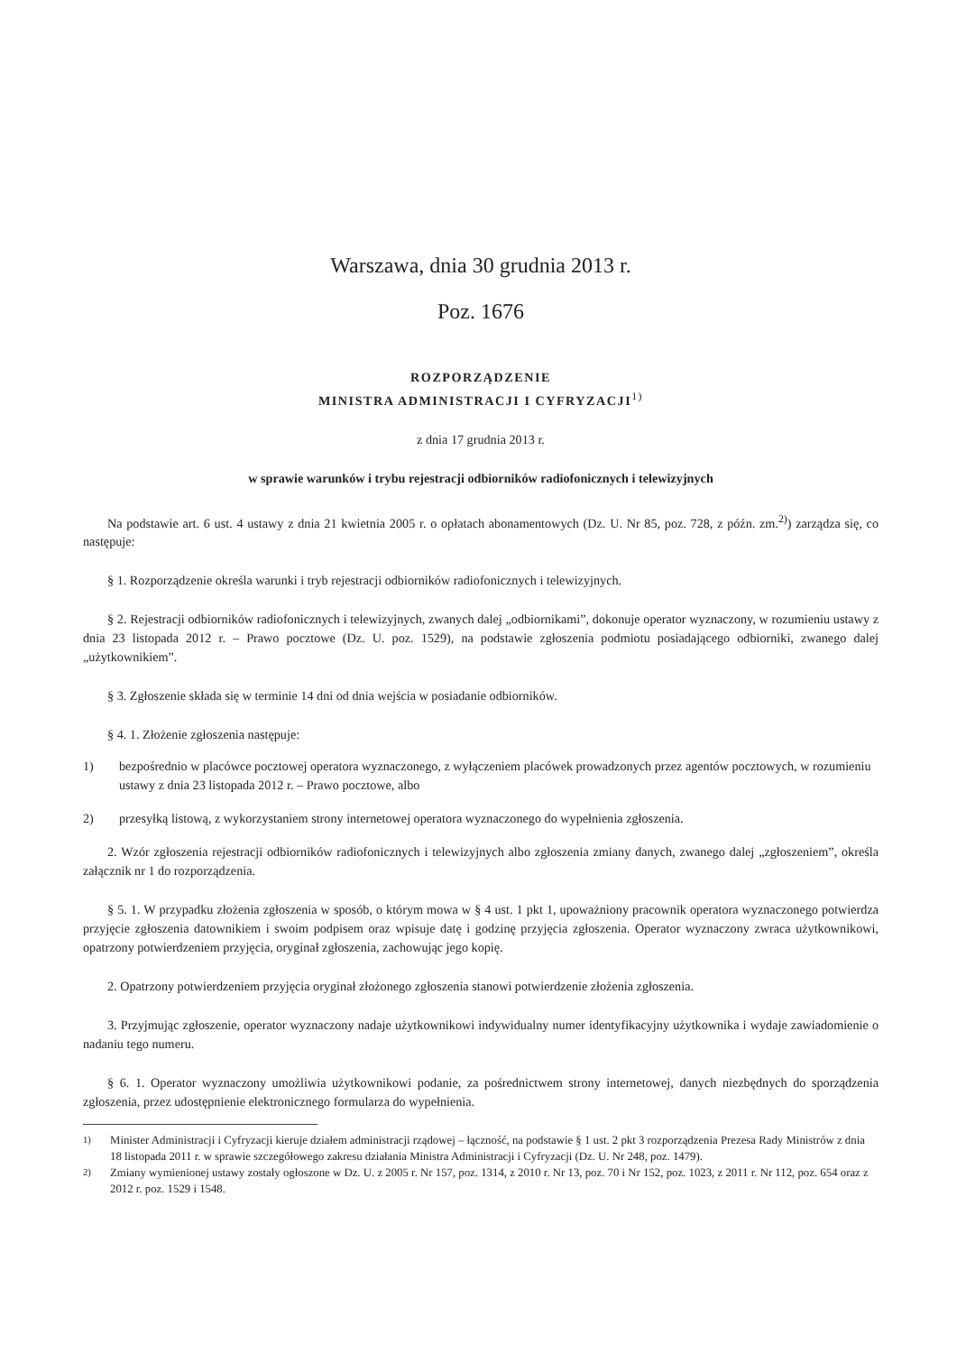Warszawa, dnia 30 grudnia 2013 r.
Poz. 1676
ROZPORZĄDZENIE
MINISTRA ADMINISTRACJI I CYFRYZACJI<sup>1)</sup>
z dnia 17 grudnia 2013 r.
w sprawie warunków i trybu rejestracji odbiorników radiofonicznych i telewizyjnych
Na podstawie art. 6 ust. 4 ustawy z dnia 21 kwietnia 2005 r. o opłatach abonamentowych (Dz. U. Nr 85, poz. 728, z późn. zm.<sup>2)</sup>) zarządza się, co następuje:
§ 1. Rozporządzenie określa warunki i tryb rejestracji odbiorników radiofonicznych i telewizyjnych.
§ 2. Rejestracji odbiorników radiofonicznych i telewizyjnych, zwanych dalej „odbiornikami”, dokonuje operator wyznaczony, w rozumieniu ustawy z dnia 23 listopada 2012 r. – Prawo pocztowe (Dz. U. poz. 1529), na podstawie zgłoszenia podmiotu posiadającego odbiorniki, zwanego dalej „użytkownikiem”.
§ 3. Zgłoszenie składa się w terminie 14 dni od dnia wejścia w posiadanie odbiorników.
§ 4. 1. Złożenie zgłoszenia następuje:
1) bezpośrednio w placówce pocztowej operatora wyznaczonego, z wyłączeniem placówek prowadzonych przez agentów pocztowych, w rozumieniu ustawy z dnia 23 listopada 2012 r. – Prawo pocztowe, albo
2) przesyłką listową, z wykorzystaniem strony internetowej operatora wyznaczonego do wypełnienia zgłoszenia.
2. Wzór zgłoszenia rejestracji odbiorników radiofonicznych i telewizyjnych albo zgłoszenia zmiany danych, zwanego dalej „zgłoszeniem”, określa załącznik nr 1 do rozporządzenia.
§ 5. 1. W przypadku złożenia zgłoszenia w sposób, o którym mowa w § 4 ust. 1 pkt 1, upoważniony pracownik operatora wyznaczonego potwierdza przyjęcie zgłoszenia datownikiem i swoim podpisem oraz wpisuje datę i godzinę przyjęcia zgłoszenia. Operator wyznaczony zwraca użytkownikowi, opatrzony potwierdzeniem przyjęcia, oryginał zgłoszenia, zachowując jego kopię.
2. Opatrzony potwierdzeniem przyjęcia oryginał złożonego zgłoszenia stanowi potwierdzenie złożenia zgłoszenia.
3. Przyjmując zgłoszenie, operator wyznaczony nadaje użytkownikowi indywidualny numer identyfikacyjny użytkownika i wydaje zawiadomienie o nadaniu tego numeru.
§ 6. 1. Operator wyznaczony umożliwia użytkownikowi podanie, za pośrednictwem strony internetowej, danych niezbędnych do sporządzenia zgłoszenia, przez udostępnienie elektronicznego formularza do wypełnienia.
<sup>1)</sup> Minister Administracji i Cyfryzacji kieruje działem administracji rządowej – łączność, na podstawie § 1 ust. 2 pkt 3 rozporządzenia Prezesa Rady Ministrów z dnia 18 listopada 2011 r. w sprawie szczegółowego zakresu działania Ministra Administracji i Cyfryzacji (Dz. U. Nr 248, poz. 1479).
<sup>2)</sup> Zmiany wymienionej ustawy zostały ogłoszone w Dz. U. z 2005 r. Nr 157, poz. 1314, z 2010 r. Nr 13, poz. 70 i Nr 152, poz. 1023, z 2011 r. Nr 112, poz. 654 oraz z 2012 r. poz. 1529 i 1548.